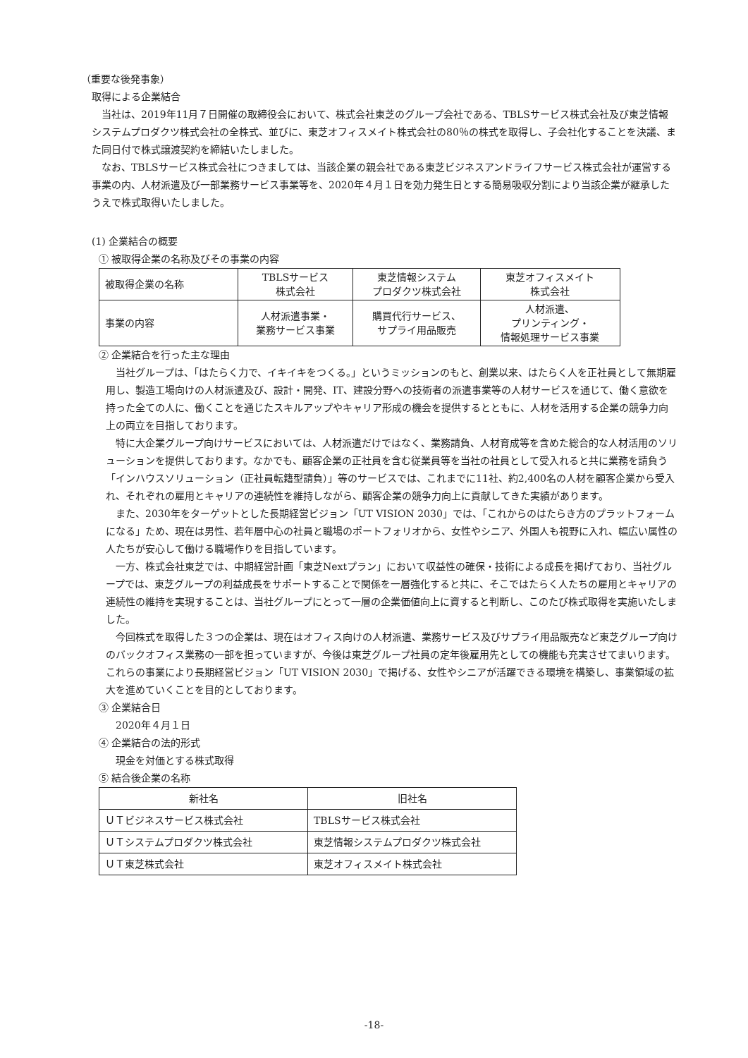（重要な後発事象）
取得による企業結合
当社は、2019年11月７日開催の取締役会において、株式会社東芝のグループ会社である、TBLSサービス株式会社及び東芝情報システムプロダクツ株式会社の全株式、並びに、東芝オフィスメイト株式会社の80％の株式を取得し、子会社化することを決議、また同日付で株式譲渡契約を締結いたしました。
なお、TBLSサービス株式会社につきましては、当該企業の親会社である東芝ビジネスアンドライフサービス株式会社が運営する事業の内、人材派遣及び一部業務サービス事業等を、2020年４月１日を効力発生日とする簡易吸収分割により当該企業が継承したうえで株式取得いたしました。
(1) 企業結合の概要
① 被取得企業の名称及びその事業の内容
| 被取得企業の名称 | TBLSサービス 株式会社 | 東芝情報システム プロダクツ株式会社 | 東芝オフィスメイト 株式会社 |
| 事業の内容 | 人材派遣事業・ 業務サービス事業 | 購買代行サービス、 サプライ用品販売 | 人材派遣、 プリンティング・ 情報処理サービス事業 |
② 企業結合を行った主な理由
当社グループは、「はたらく力で、イキイキをつくる。」というミッションのもと、創業以来、はたらく人を正社員として無期雇用し、製造工場向けの人材派遣及び、設計・開発、IT、建設分野への技術者の派遣事業等の人材サービスを通じて、働く意欲を持った全ての人に、働くことを通じたスキルアップやキャリア形成の機会を提供するとともに、人材を活用する企業の競争力向上の両立を目指しております。
特に大企業グループ向けサービスにおいては、人材派遣だけではなく、業務請負、人材育成等を含めた総合的な人材活用のソリューションを提供しております。なかでも、顧客企業の正社員を含む従業員等を当社の社員として受入れると共に業務を請負う「インハウスソリューション（正社員転籍型請負）」等のサービスでは、これまでに11社、約2,400名の人材を顧客企業から受入れ、それぞれの雇用とキャリアの連続性を維持しながら、顧客企業の競争力向上に貢献してきた実績があります。
また、2030年をターゲットとした長期経営ビジョン「UT VISION 2030」では、「これからのはたらき方のプラットフォームになる」ため、現在は男性、若年層中心の社員と職場のポートフォリオから、女性やシニア、外国人も視野に入れ、幅広い属性の人たちが安心して働ける職場作りを目指しています。
一方、株式会社東芝では、中期経営計画「東芝Nextプラン」において収益性の確保・技術による成長を掲げており、当社グループでは、東芝グループの利益成長をサポートすることで関係を一層強化すると共に、そこではたらく人たちの雇用とキャリアの連続性の維持を実現することは、当社グループにとって一層の企業価値向上に資すると判断し、このたび株式取得を実施いたしました。
今回株式を取得した３つの企業は、現在はオフィス向けの人材派遣、業務サービス及びサプライ用品販売など東芝グループ向けのバックオフィス業務の一部を担っていますが、今後は東芝グループ社員の定年後雇用先としての機能も充実させてまいります。これらの事業により長期経営ビジョン「UT VISION 2030」で掲げる、女性やシニアが活躍できる環境を構築し、事業領域の拡大を進めていくことを目的としております。
③ 企業結合日
2020年４月１日
④ 企業結合の法的形式
現金を対価とする株式取得
⑤ 結合後企業の名称
| 新社名 | 旧社名 |
| ＵＴビジネスサービス株式会社 | TBLSサービス株式会社 |
| ＵＴシステムプロダクツ株式会社 | 東芝情報システムプロダクツ株式会社 |
| ＵＴ東芝株式会社 | 東芝オフィスメイト株式会社 |
-18-